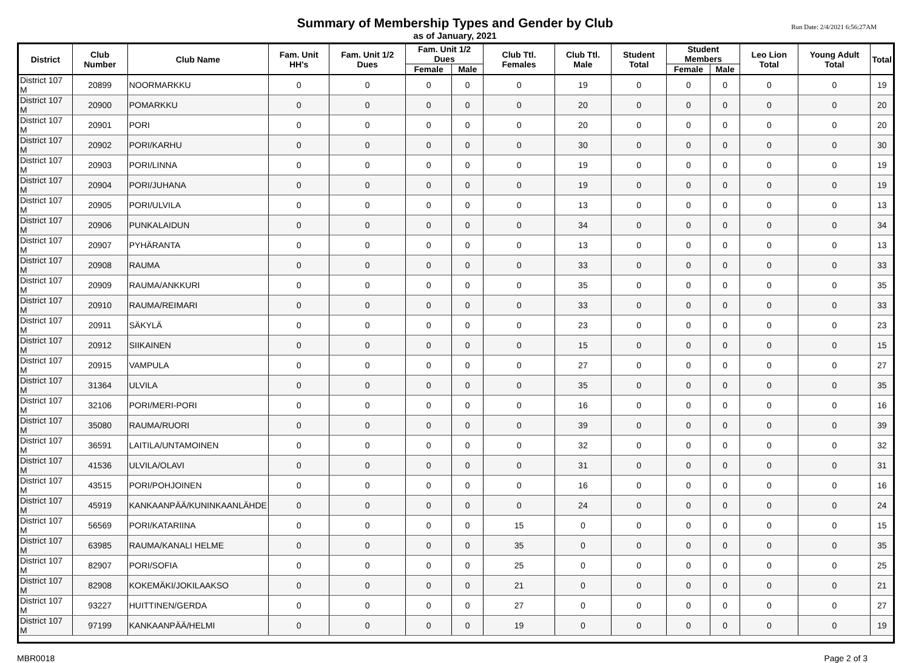Summary of Membership Types and Gender by Club
as of January, 2021
Run Date: 2/4/2021 6:56:27AM
| District | Club Number | Club Name | Fam. Unit HH's | Fam. Unit 1/2 Dues | Fam. Unit 1/2 Dues | | Club Ttl. Females | Club Ttl. Male | Student Total | Student Members | | Leo Lion Total | Young Adult Total | Total |
| --- | --- | --- | --- | --- | --- | --- | --- | --- | --- | --- | --- | --- | --- | --- |
| | | | | | Female | Male | | | | Female | Male | | | |
| District 107 M | 20899 | NOORMARKKU | 0 | 0 | 0 | 0 | 0 | 19 | 0 | 0 | 0 | 0 | 0 | 19 |
| District 107 M | 20900 | POMARKKU | 0 | 0 | 0 | 0 | 0 | 20 | 0 | 0 | 0 | 0 | 0 | 20 |
| District 107 M | 20901 | PORI | 0 | 0 | 0 | 0 | 0 | 20 | 0 | 0 | 0 | 0 | 0 | 20 |
| District 107 M | 20902 | PORI/KARHU | 0 | 0 | 0 | 0 | 0 | 30 | 0 | 0 | 0 | 0 | 0 | 30 |
| District 107 M | 20903 | PORI/LINNA | 0 | 0 | 0 | 0 | 0 | 19 | 0 | 0 | 0 | 0 | 0 | 19 |
| District 107 M | 20904 | PORI/JUHANA | 0 | 0 | 0 | 0 | 0 | 19 | 0 | 0 | 0 | 0 | 0 | 19 |
| District 107 M | 20905 | PORI/ULVILA | 0 | 0 | 0 | 0 | 0 | 13 | 0 | 0 | 0 | 0 | 0 | 13 |
| District 107 M | 20906 | PUNKALAIDUN | 0 | 0 | 0 | 0 | 0 | 34 | 0 | 0 | 0 | 0 | 0 | 34 |
| District 107 M | 20907 | PYHÄRANTA | 0 | 0 | 0 | 0 | 0 | 13 | 0 | 0 | 0 | 0 | 0 | 13 |
| District 107 M | 20908 | RAUMA | 0 | 0 | 0 | 0 | 0 | 33 | 0 | 0 | 0 | 0 | 0 | 33 |
| District 107 M | 20909 | RAUMA/ANKKURI | 0 | 0 | 0 | 0 | 0 | 35 | 0 | 0 | 0 | 0 | 0 | 35 |
| District 107 M | 20910 | RAUMA/REIMARI | 0 | 0 | 0 | 0 | 0 | 33 | 0 | 0 | 0 | 0 | 0 | 33 |
| District 107 M | 20911 | SÄKYLÄ | 0 | 0 | 0 | 0 | 0 | 23 | 0 | 0 | 0 | 0 | 0 | 23 |
| District 107 M | 20912 | SIIKAINEN | 0 | 0 | 0 | 0 | 0 | 15 | 0 | 0 | 0 | 0 | 0 | 15 |
| District 107 M | 20915 | VAMPULA | 0 | 0 | 0 | 0 | 0 | 27 | 0 | 0 | 0 | 0 | 0 | 27 |
| District 107 M | 31364 | ULVILA | 0 | 0 | 0 | 0 | 0 | 35 | 0 | 0 | 0 | 0 | 0 | 35 |
| District 107 M | 32106 | PORI/MERI-PORI | 0 | 0 | 0 | 0 | 0 | 16 | 0 | 0 | 0 | 0 | 0 | 16 |
| District 107 M | 35080 | RAUMA/RUORI | 0 | 0 | 0 | 0 | 0 | 39 | 0 | 0 | 0 | 0 | 0 | 39 |
| District 107 M | 36591 | LAITILA/UNTAMOINEN | 0 | 0 | 0 | 0 | 0 | 32 | 0 | 0 | 0 | 0 | 0 | 32 |
| District 107 M | 41536 | ULVILA/OLAVI | 0 | 0 | 0 | 0 | 0 | 31 | 0 | 0 | 0 | 0 | 0 | 31 |
| District 107 M | 43515 | PORI/POHJOINEN | 0 | 0 | 0 | 0 | 0 | 16 | 0 | 0 | 0 | 0 | 0 | 16 |
| District 107 M | 45919 | KANKAANPÄÄ/KUNINKAANLÄHDE | 0 | 0 | 0 | 0 | 0 | 24 | 0 | 0 | 0 | 0 | 0 | 24 |
| District 107 M | 56569 | PORI/KATARIINA | 0 | 0 | 0 | 0 | 15 | 0 | 0 | 0 | 0 | 0 | 0 | 15 |
| District 107 M | 63985 | RAUMA/KANALI HELME | 0 | 0 | 0 | 0 | 35 | 0 | 0 | 0 | 0 | 0 | 0 | 35 |
| District 107 M | 82907 | PORI/SOFIA | 0 | 0 | 0 | 0 | 25 | 0 | 0 | 0 | 0 | 0 | 0 | 25 |
| District 107 M | 82908 | KOKEMÄKI/JOKILAAKSO | 0 | 0 | 0 | 0 | 21 | 0 | 0 | 0 | 0 | 0 | 0 | 21 |
| District 107 M | 93227 | HUITTINEN/GERDA | 0 | 0 | 0 | 0 | 27 | 0 | 0 | 0 | 0 | 0 | 0 | 27 |
| District 107 M | 97199 | KANKAANPÄÄ/HELMI | 0 | 0 | 0 | 0 | 19 | 0 | 0 | 0 | 0 | 0 | 0 | 19 |
MBR0018 Page 2 of 3